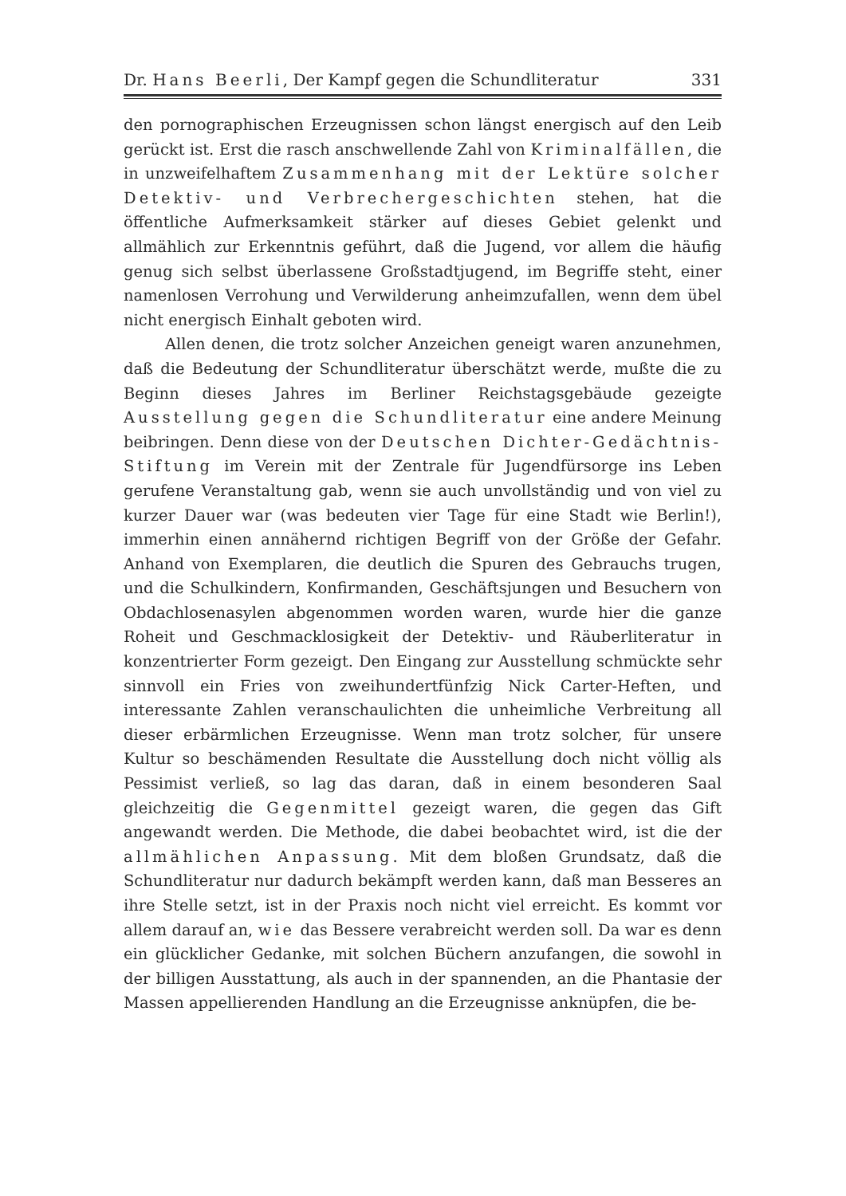Dr. Hans Beerli, Der Kampf gegen die Schundliteratur 331
den pornographischen Erzeugnissen schon längst energisch auf den Leib gerückt ist. Erst die rasch anschwellende Zahl von Kriminalfällen, die in unzweifelhaftem Zusammenhang mit der Lektüre solcher Detektiv- und Verbrechergeschichten stehen, hat die öffentliche Aufmerksamkeit stärker auf dieses Gebiet gelenkt und allmählich zur Erkenntnis geführt, daß die Jugend, vor allem die häufig genug sich selbst überlassene Großstadtjugend, im Begriffe steht, einer namenlosen Verrohung und Verwilderung anheimzufallen, wenn dem übel nicht energisch Einhalt geboten wird.
Allen denen, die trotz solcher Anzeichen geneigt waren anzunehmen, daß die Bedeutung der Schundliteratur überschätzt werde, mußte die zu Beginn dieses Jahres im Berliner Reichstagsgebäude gezeigte Ausstellung gegen die Schundliteratur eine andere Meinung beibringen. Denn diese von der Deutschen Dichter-Gedächtnis-Stiftung im Verein mit der Zentrale für Jugendfürsorge ins Leben gerufene Veranstaltung gab, wenn sie auch unvollständig und von viel zu kurzer Dauer war (was bedeuten vier Tage für eine Stadt wie Berlin!), immerhin einen annähernd richtigen Begriff von der Größe der Gefahr. Anhand von Exemplaren, die deutlich die Spuren des Gebrauchs trugen, und die Schulkindern, Konfirmanden, Geschäftsjungen und Besuchern von Obdachlosenasylen abgenommen worden waren, wurde hier die ganze Roheit und Geschmacklosigkeit der Detektiv- und Räuberliteratur in konzentrierter Form gezeigt. Den Eingang zur Ausstellung schmückte sehr sinnvoll ein Fries von zweihundertfünfzig Nick Carter-Heften, und interessante Zahlen veranschaulichten die unheimliche Verbreitung all dieser erbärmlichen Erzeugnisse. Wenn man trotz solcher, für unsere Kultur so beschämenden Resultate die Ausstellung doch nicht völlig als Pessimist verließ, so lag das daran, daß in einem besonderen Saal gleichzeitig die Gegenmittel gezeigt waren, die gegen das Gift angewandt werden. Die Methode, die dabei beobachtet wird, ist die der allmählichen Anpassung. Mit dem bloßen Grundsatz, daß die Schundliteratur nur dadurch bekämpft werden kann, daß man Besseres an ihre Stelle setzt, ist in der Praxis noch nicht viel erreicht. Es kommt vor allem darauf an, wie das Bessere verabreicht werden soll. Da war es denn ein glücklicher Gedanke, mit solchen Büchern anzufangen, die sowohl in der billigen Ausstattung, als auch in der spannenden, an die Phantasie der Massen appellierenden Handlung an die Erzeugnisse anknüpfen, die be-